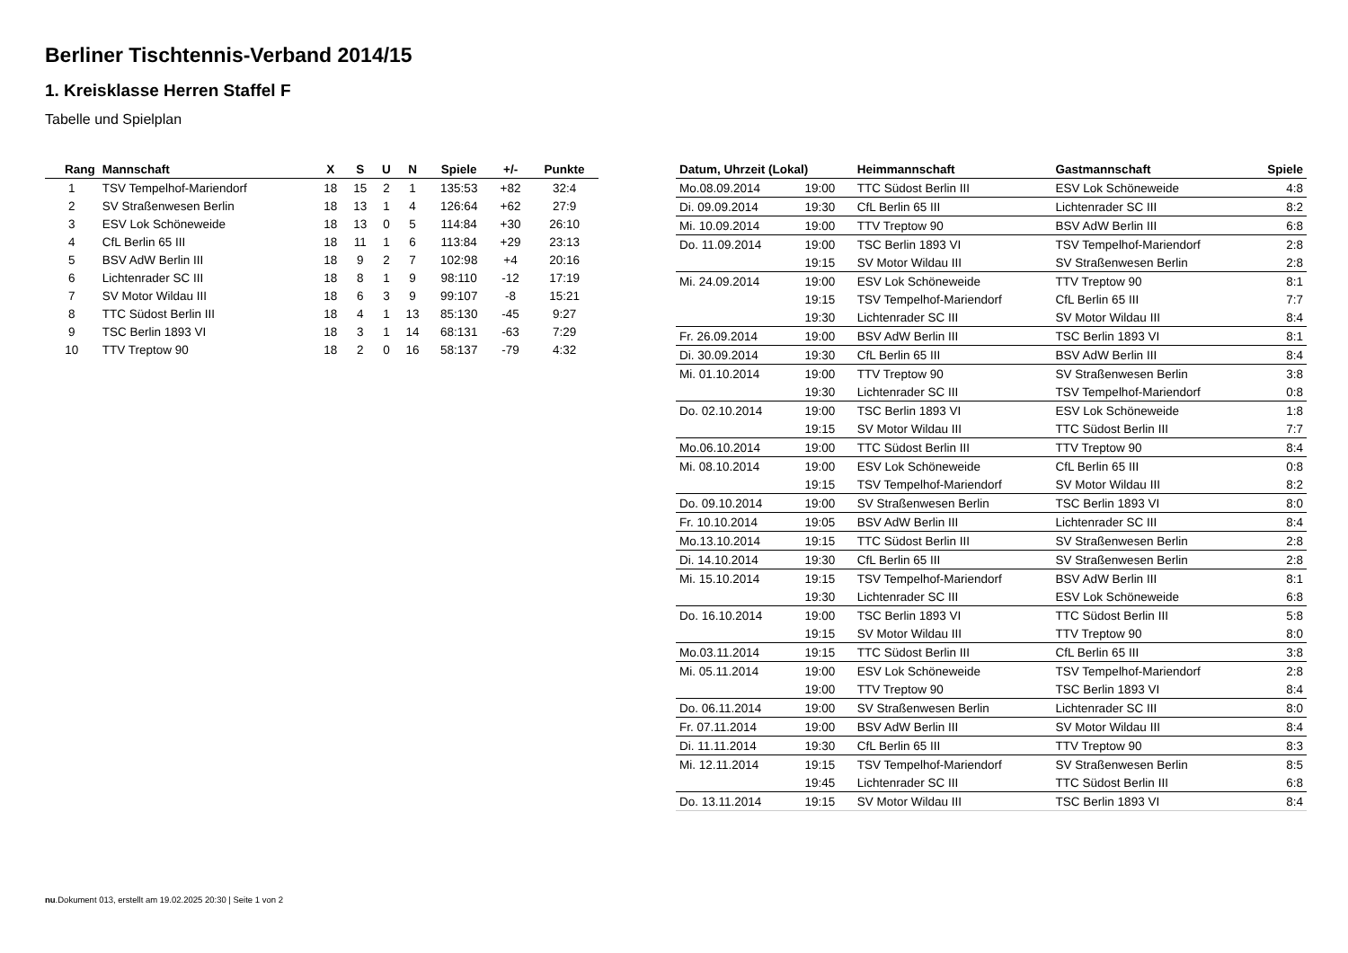Berliner Tischtennis-Verband 2014/15
1. Kreisklasse Herren Staffel F
Tabelle und Spielplan
| Rang | Mannschaft | X | S | U | N | Spiele | +/- | Punkte |
| --- | --- | --- | --- | --- | --- | --- | --- | --- |
| 1 | TSV Tempelhof-Mariendorf | 18 | 15 | 2 | 1 | 135:53 | +82 | 32:4 |
| 2 | SV Straßenwesen Berlin | 18 | 13 | 1 | 4 | 126:64 | +62 | 27:9 |
| 3 | ESV Lok Schöneweide | 18 | 13 | 0 | 5 | 114:84 | +30 | 26:10 |
| 4 | CfL Berlin 65 III | 18 | 11 | 1 | 6 | 113:84 | +29 | 23:13 |
| 5 | BSV AdW Berlin III | 18 | 9 | 2 | 7 | 102:98 | +4 | 20:16 |
| 6 | Lichtenrader SC III | 18 | 8 | 1 | 9 | 98:110 | -12 | 17:19 |
| 7 | SV Motor Wildau III | 18 | 6 | 3 | 9 | 99:107 | -8 | 15:21 |
| 8 | TTC Südost Berlin III | 18 | 4 | 1 | 13 | 85:130 | -45 | 9:27 |
| 9 | TSC Berlin 1893 VI | 18 | 3 | 1 | 14 | 68:131 | -63 | 7:29 |
| 10 | TTV Treptow 90 | 18 | 2 | 0 | 16 | 58:137 | -79 | 4:32 |
| Datum, Uhrzeit (Lokal) | | Heimmannschaft | Gastmannschaft | Spiele |
| --- | --- | --- | --- | --- |
| Mo.08.09.2014 | 19:00 | TTC Südost Berlin III | ESV Lok Schöneweide | 4:8 |
| Di. 09.09.2014 | 19:30 | CfL Berlin 65 III | Lichtenrader SC III | 8:2 |
| Mi. 10.09.2014 | 19:00 | TTV Treptow 90 | BSV AdW Berlin III | 6:8 |
| Do. 11.09.2014 | 19:00 | TSC Berlin 1893 VI | TSV Tempelhof-Mariendorf | 2:8 |
| | 19:15 | SV Motor Wildau III | SV Straßenwesen Berlin | 2:8 |
| Mi. 24.09.2014 | 19:00 | ESV Lok Schöneweide | TTV Treptow 90 | 8:1 |
| | 19:15 | TSV Tempelhof-Mariendorf | CfL Berlin 65 III | 7:7 |
| | 19:30 | Lichtenrader SC III | SV Motor Wildau III | 8:4 |
| Fr. 26.09.2014 | 19:00 | BSV AdW Berlin III | TSC Berlin 1893 VI | 8:1 |
| Di. 30.09.2014 | 19:30 | CfL Berlin 65 III | BSV AdW Berlin III | 8:4 |
| Mi. 01.10.2014 | 19:00 | TTV Treptow 90 | SV Straßenwesen Berlin | 3:8 |
| | 19:30 | Lichtenrader SC III | TSV Tempelhof-Mariendorf | 0:8 |
| Do. 02.10.2014 | 19:00 | TSC Berlin 1893 VI | ESV Lok Schöneweide | 1:8 |
| | 19:15 | SV Motor Wildau III | TTC Südost Berlin III | 7:7 |
| Mo.06.10.2014 | 19:00 | TTC Südost Berlin III | TTV Treptow 90 | 8:4 |
| Mi. 08.10.2014 | 19:00 | ESV Lok Schöneweide | CfL Berlin 65 III | 0:8 |
| | 19:15 | TSV Tempelhof-Mariendorf | SV Motor Wildau III | 8:2 |
| Do. 09.10.2014 | 19:00 | SV Straßenwesen Berlin | TSC Berlin 1893 VI | 8:0 |
| Fr. 10.10.2014 | 19:05 | BSV AdW Berlin III | Lichtenrader SC III | 8:4 |
| Mo.13.10.2014 | 19:15 | TTC Südost Berlin III | SV Straßenwesen Berlin | 2:8 |
| Di. 14.10.2014 | 19:30 | CfL Berlin 65 III | SV Straßenwesen Berlin | 2:8 |
| Mi. 15.10.2014 | 19:15 | TSV Tempelhof-Mariendorf | BSV AdW Berlin III | 8:1 |
| | 19:30 | Lichtenrader SC III | ESV Lok Schöneweide | 6:8 |
| Do. 16.10.2014 | 19:00 | TSC Berlin 1893 VI | TTC Südost Berlin III | 5:8 |
| | 19:15 | SV Motor Wildau III | TTV Treptow 90 | 8:0 |
| Mo.03.11.2014 | 19:15 | TTC Südost Berlin III | CfL Berlin 65 III | 3:8 |
| Mi. 05.11.2014 | 19:00 | ESV Lok Schöneweide | TSV Tempelhof-Mariendorf | 2:8 |
| | 19:00 | TTV Treptow 90 | TSC Berlin 1893 VI | 8:4 |
| Do. 06.11.2014 | 19:00 | SV Straßenwesen Berlin | Lichtenrader SC III | 8:0 |
| Fr. 07.11.2014 | 19:00 | BSV AdW Berlin III | SV Motor Wildau III | 8:4 |
| Di. 11.11.2014 | 19:30 | CfL Berlin 65 III | TTV Treptow 90 | 8:3 |
| Mi. 12.11.2014 | 19:15 | TSV Tempelhof-Mariendorf | SV Straßenwesen Berlin | 8:5 |
| | 19:45 | Lichtenrader SC III | TTC Südost Berlin III | 6:8 |
| Do. 13.11.2014 | 19:15 | SV Motor Wildau III | TSC Berlin 1893 VI | 8:4 |
nu.Dokument 013, erstellt am 19.02.2025 20:30 | Seite 1 von 2